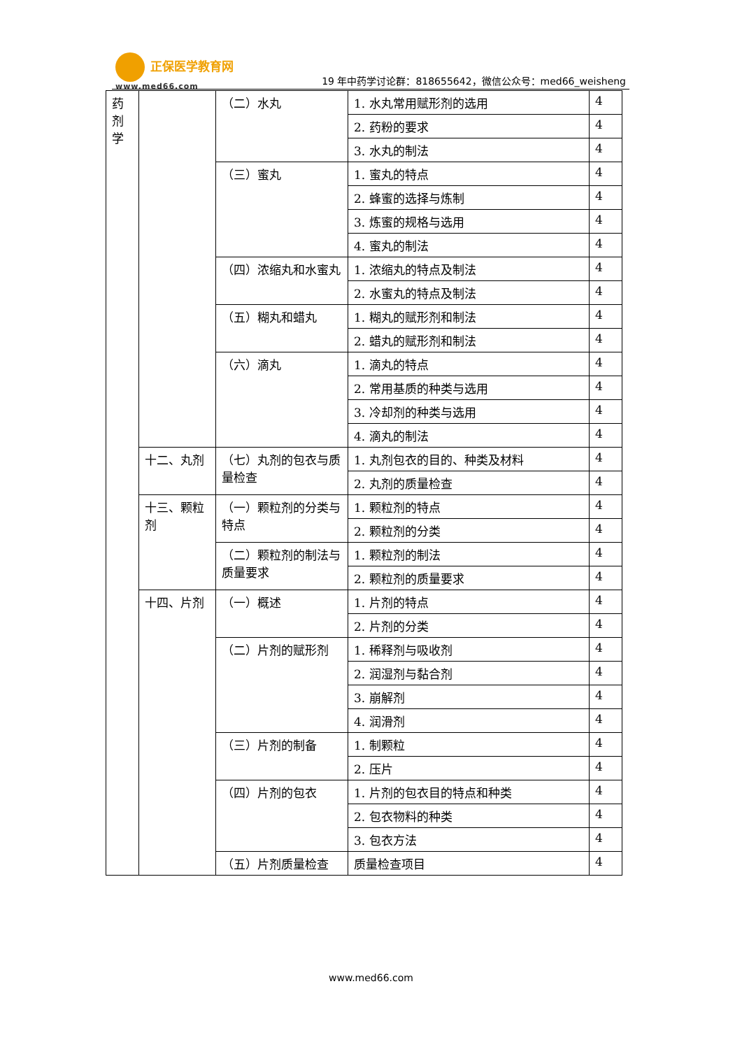正保医学教育网
www.med66.com
19 年中药学讨论群：818655642，微信公众号：med66_weisheng
| 药 剂 学 | | （二）水丸 | 1. 水丸常用赋形剂的选用 | 4 |
| | | | 2. 药粉的要求 | 4 |
| | | | 3. 水丸的制法 | 4 |
| | | （三）蜜丸 | 1. 蜜丸的特点 | 4 |
| | | | 2. 蜂蜜的选择与炼制 | 4 |
| | | | 3. 炼蜜的规格与选用 | 4 |
| | | | 4. 蜜丸的制法 | 4 |
| | | （四）浓缩丸和水蜜丸 | 1. 浓缩丸的特点及制法 | 4 |
| | | | 2. 水蜜丸的特点及制法 | 4 |
| | | （五）糊丸和蜡丸 | 1. 糊丸的赋形剂和制法 | 4 |
| | | | 2. 蜡丸的赋形剂和制法 | 4 |
| | | （六）滴丸 | 1. 滴丸的特点 | 4 |
| | | | 2. 常用基质的种类与选用 | 4 |
| | | | 3. 冷却剂的种类与选用 | 4 |
| | | | 4. 滴丸的制法 | 4 |
| | 十二、丸剂 | （七）丸剂的包衣与质量检查 | 1. 丸剂包衣的目的、种类及材料 | 4 |
| | | | 2. 丸剂的质量检查 | 4 |
| | 十三、颗粒剂 | （一）颗粒剂的分类与特点 | 1. 颗粒剂的特点 | 4 |
| | | | 2. 颗粒剂的分类 | 4 |
| | | （二）颗粒剂的制法与质量要求 | 1. 颗粒剂的制法 | 4 |
| | | | 2. 颗粒剂的质量要求 | 4 |
| | 十四、片剂 | （一）概述 | 1. 片剂的特点 | 4 |
| | | | 2. 片剂的分类 | 4 |
| | | （二）片剂的赋形剂 | 1. 稀释剂与吸收剂 | 4 |
| | | | 2. 润湿剂与黏合剂 | 4 |
| | | | 3. 崩解剂 | 4 |
| | | | 4. 润滑剂 | 4 |
| | | （三）片剂的制备 | 1. 制颗粒 | 4 |
| | | | 2. 压片 | 4 |
| | | （四）片剂的包衣 | 1. 片剂的包衣目的特点和种类 | 4 |
| | | | 2. 包衣物料的种类 | 4 |
| | | | 3. 包衣方法 | 4 |
| | | （五）片剂质量检查 | 质量检查项目 | 4 |
www.med66.com